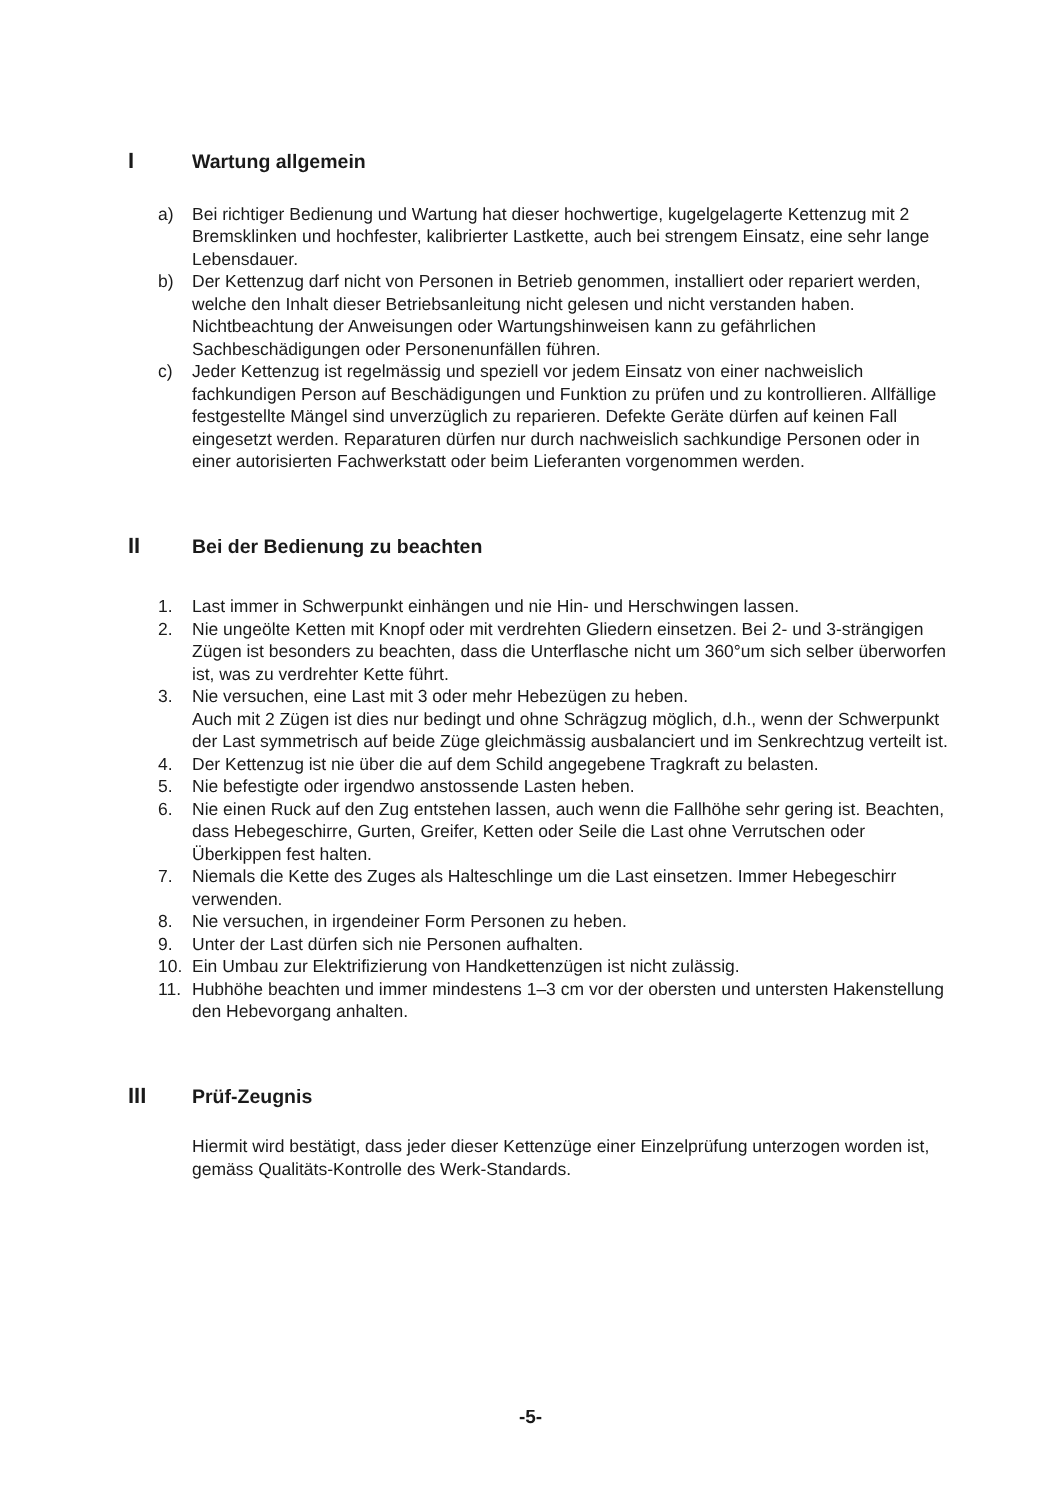I Wartung allgemein
a) Bei richtiger Bedienung und Wartung hat dieser hochwertige, kugelgelagerte Kettenzug mit 2 Bremsklinken und hochfester, kalibrierter Lastkette, auch bei strengem Einsatz, eine sehr lange Lebensdauer.
b) Der Kettenzug darf nicht von Personen in Betrieb genommen, installiert oder repariert werden, welche den Inhalt dieser Betriebsanleitung nicht gelesen und nicht verstanden haben. Nichtbeachtung der Anweisungen oder Wartungshinweisen kann zu gefährlichen Sachbeschädigungen oder Personenunfällen führen.
c) Jeder Kettenzug ist regelmässig und speziell vor jedem Einsatz von einer nachweislich fachkundigen Person auf Beschädigungen und Funktion zu prüfen und zu kontrollieren. Allfällige festgestellte Mängel sind unverzüglich zu reparieren. Defekte Geräte dürfen auf keinen Fall eingesetzt werden. Reparaturen dürfen nur durch nachweislich sachkundige Personen oder in einer autorisierten Fachwerkstatt oder beim Lieferanten vorgenommen werden.
II Bei der Bedienung zu beachten
1. Last immer in Schwerpunkt einhängen und nie Hin- und Herschwingen lassen.
2. Nie ungeölte Ketten mit Knopf oder mit verdrehten Gliedern einsetzen. Bei 2- und 3-strängigen Zügen ist besonders zu beachten, dass die Unterflasche nicht um 360°um sich selber überworfen ist, was zu verdrehter Kette führt.
3. Nie versuchen, eine Last mit 3 oder mehr Hebezügen zu heben.
Auch mit 2 Zügen ist dies nur bedingt und ohne Schrägzug möglich, d.h., wenn der Schwerpunkt der Last symmetrisch auf beide Züge gleichmässig ausbalanciert und im Senkrechtzug verteilt ist.
4. Der Kettenzug ist nie über die auf dem Schild angegebene Tragkraft zu belasten.
5. Nie befestigte oder irgendwo anstossende Lasten heben.
6. Nie einen Ruck auf den Zug entstehen lassen, auch wenn die Fallhöhe sehr gering ist. Beachten, dass Hebegeschirre, Gurten, Greifer, Ketten oder Seile die Last ohne Verrutschen oder Überkippen fest halten.
7. Niemals die Kette des Zuges als Halteschlinge um die Last einsetzen. Immer Hebegeschirr verwenden.
8. Nie versuchen, in irgendeiner Form Personen zu heben.
9. Unter der Last dürfen sich nie Personen aufhalten.
10. Ein Umbau zur Elektrifizierung von Handkettenzügen ist nicht zulässig.
11. Hubhöhe beachten und immer mindestens 1–3 cm vor der obersten und untersten Hakenstellung den Hebevorgang anhalten.
III Prüf-Zeugnis
Hiermit wird bestätigt, dass jeder dieser Kettenzüge einer Einzelprüfung unterzogen worden ist, gemäss Qualitäts-Kontrolle des Werk-Standards.
-5-